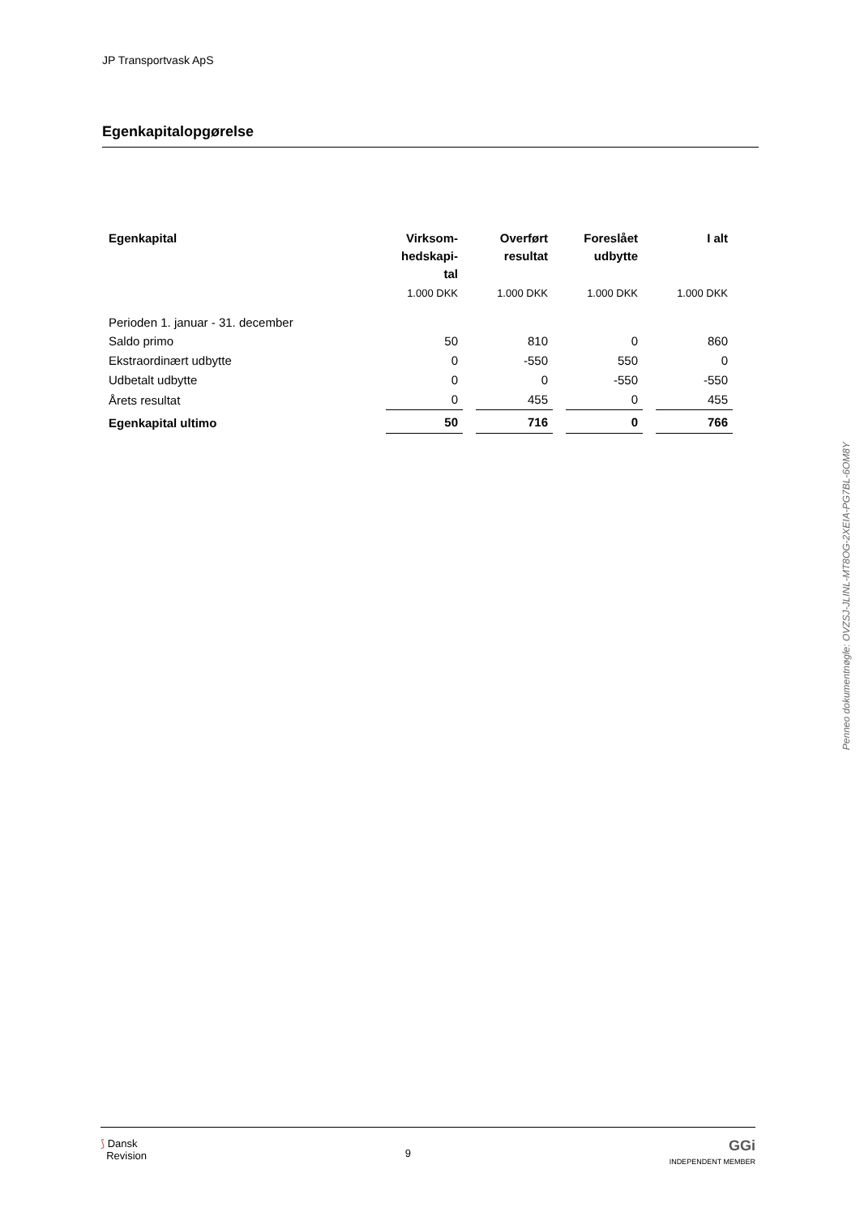JP Transportvask ApS
Egenkapitalopgørelse
| Egenkapital | Virksom- hedskapi- tal | Overført resultat | Foreslået udbytte | I alt |
| --- | --- | --- | --- | --- |
| | 1.000 DKK | 1.000 DKK | 1.000 DKK | 1.000 DKK |
| Perioden 1. januar - 31. december | | | | |
| Saldo primo | 50 | 810 | 0 | 860 |
| Ekstraordinært udbytte | 0 | -550 | 550 | 0 |
| Udbetalt udbytte | 0 | 0 | -550 | -550 |
| Årets resultat | 0 | 455 | 0 | 455 |
| Egenkapital ultimo | 50 | 716 | 0 | 766 |
Penneo dokumentnøgle: OVZSJ-JLINL-MT8OG-2XEIA-PG7BL-6OM8Y
⟆ Dansk
Revision
9
GGi
INDEPENDENT MEMBER